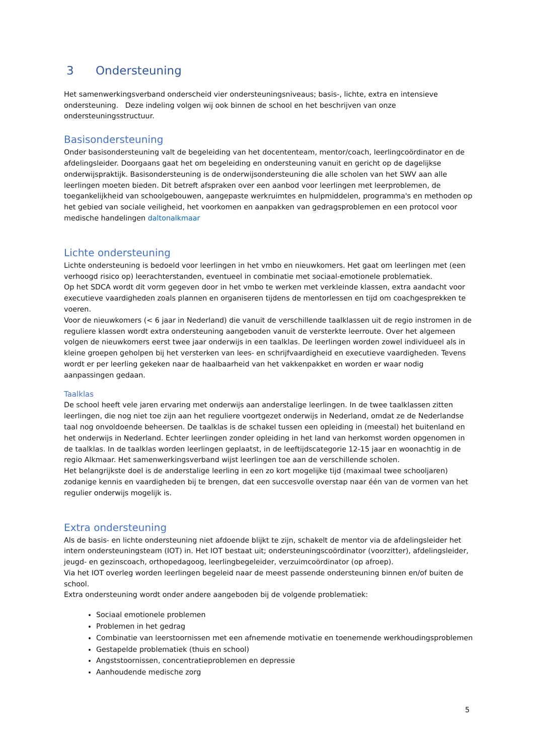3 Ondersteuning
Het samenwerkingsverband onderscheid vier ondersteuningsniveaus; basis-, lichte, extra en intensieve ondersteuning. Deze indeling volgen wij ook binnen de school en het beschrijven van onze ondersteuningsstructuur.
Basisondersteuning
Onder basisondersteuning valt de begeleiding van het docententeam, mentor/coach, leerlingcoördinator en de afdelingsleider. Doorgaans gaat het om begeleiding en ondersteuning vanuit en gericht op de dagelijkse onderwijspraktijk. Basisondersteuning is de onderwijsondersteuning die alle scholen van het SWV aan alle leerlingen moeten bieden. Dit betreft afspraken over een aanbod voor leerlingen met leerproblemen, de toegankelijkheid van schoolgebouwen, aangepaste werkruimtes en hulpmiddelen, programma's en methoden op het gebied van sociale veiligheid, het voorkomen en aanpakken van gedragsproblemen en een protocol voor medische handelingen daltonalkmaar
Lichte ondersteuning
Lichte ondersteuning is bedoeld voor leerlingen in het vmbo en nieuwkomers. Het gaat om leerlingen met (een verhoogd risico op) leerachterstanden, eventueel in combinatie met sociaal-emotionele problematiek.
Op het SDCA wordt dit vorm gegeven door in het vmbo te werken met verkleinde klassen, extra aandacht voor executieve vaardigheden zoals plannen en organiseren tijdens de mentorlessen en tijd om coachgesprekken te voeren.
Voor de nieuwkomers (< 6 jaar in Nederland) die vanuit de verschillende taalklassen uit de regio instromen in de reguliere klassen wordt extra ondersteuning aangeboden vanuit de versterkte leerroute. Over het algemeen volgen de nieuwkomers eerst twee jaar onderwijs in een taalklas. De leerlingen worden zowel individueel als in kleine groepen geholpen bij het versterken van lees- en schrijfvaardigheid en executieve vaardigheden. Tevens wordt er per leerling gekeken naar de haalbaarheid van het vakkenpakket en worden er waar nodig aanpassingen gedaan.
Taalklas
De school heeft vele jaren ervaring met onderwijs aan anderstalige leerlingen. In de twee taalklassen zitten leerlingen, die nog niet toe zijn aan het reguliere voortgezet onderwijs in Nederland, omdat ze de Nederlandse taal nog onvoldoende beheersen. De taalklas is de schakel tussen een opleiding in (meestal) het buitenland en het onderwijs in Nederland. Echter leerlingen zonder opleiding in het land van herkomst worden opgenomen in de taalklas. In de taalklas worden leerlingen geplaatst, in de leeftijdscategorie 12-15 jaar en woonachtig in de regio Alkmaar. Het samenwerkingsverband wijst leerlingen toe aan de verschillende scholen.
Het belangrijkste doel is de anderstalige leerling in een zo kort mogelijke tijd (maximaal twee schooljaren) zodanige kennis en vaardigheden bij te brengen, dat een succesvolle overstap naar één van de vormen van het regulier onderwijs mogelijk is.
Extra ondersteuning
Als de basis- en lichte ondersteuning niet afdoende blijkt te zijn, schakelt de mentor via de afdelingsleider het intern ondersteuningsteam (IOT) in. Het IOT bestaat uit; ondersteuningscoördinator (voorzitter), afdelingsleider, jeugd- en gezinscoach, orthopedagoog, leerlingbegeleider, verzuimcoördinator (op afroep).
Via het IOT overleg worden leerlingen begeleid naar de meest passende ondersteuning binnen en/of buiten de school.
Extra ondersteuning wordt onder andere aangeboden bij de volgende problematiek:
Sociaal emotionele problemen
Problemen in het gedrag
Combinatie van leerstoornissen met een afnemende motivatie en toenemende werkhoudingsproblemen
Gestapelde problematiek (thuis en school)
Angststoornissen, concentratieproblemen en depressie
Aanhoudende medische zorg
5